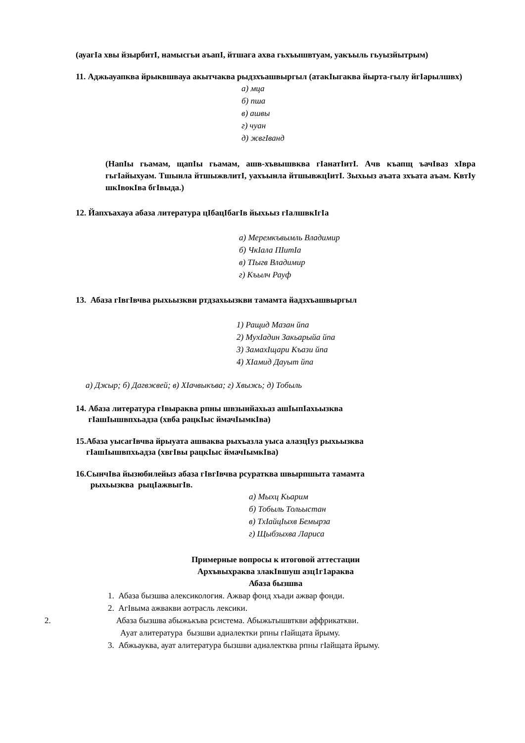(ауагIа хвы йзырбитI, намысгьи аъапI, йтшага ахва гьхъышвтуам, уакъыль гьуызйытрым)
11. Аджьауапква йрыквшвауа акытчаква рыдзхъашвыргыл (атакIыгаква йырта-гылу йгIарылшвх)
а) мца
б) пша
в) ашвы
г) чуан
д) жвгIванд
(НапIы гьамам, щапIы гьамам, ашв-хъвышвква гIанатIитI. Ачв къапщ ъачIваз хIвра гьгIайыхуам. Тшынла йтшыжвлитI, уахъынла йтшывжцIитI. Зыхьыз аъата зхъата аъам. КвтIу шкIвокIва бгIвыда.)
12. Йапхъахауа абаза литература цIбацIбагIв йыхьыз гIалшвкIгIа
а) Меремкъвымль Владимир
б) ЧкIала ПIитIа
в) ТIыгв Владимир
г) Къылч Рауф
13. Абаза гIвгIвчва рыхьызкви ртдзахьызкви тамамта йадзхъашвыргыл
1) Ращид Мазан йпа
2) МухIадин Закьарыйа йпа
3) ЗамахIщари Къази йпа
4) ХIамид Дауыт йпа
а) Джыр; б) Дагвжвей; в) ХIачвыкъва; г) Хвыжь; д) Тобыль
14. Абаза литература гIвыраква рпны швзынйахьаз ашIыпIахьызква
гIашIышвпхьадза (хвба рацкIыс ймачIымкIва)
15.Абаза уысагIвчва йрыуата ашваква рыхъазла уыса алазцIуз рыхьызква
гIашIышвпхьадза (хвгIвы рацкIыс ймачIымкIва)
16.СынчIва йызюбилейыз абаза гIвгIвчва рсуратква швырпшыта тамамта
рыхьызква рыцIажвыгIв.
а) Мыхц Кьарим
б) Тобыль Тольыстан
в) ТхIайцIыхв Бемырза
г) Щыбзыхва Лариса
Примерные вопросы к итоговой аттестации
Архъвыхраква злакIвшуш азц1г1араква
Абаза бызшва
1. Абаза бызшва алексикология. Ажвар фонд хъади ажвар фонди.
2. АгIвыма ажвакви аотрасль лексики.
2. Абаза бызшва абыжькъва рсистема. Абыжьтышвткви аффрикаткви.
Ауат алитература бызшви адиалектки рпны гIайщата йрыму.
3. Абжьауква, ауат алитература бызшви адиалектква рпны гIайщата йрыму.